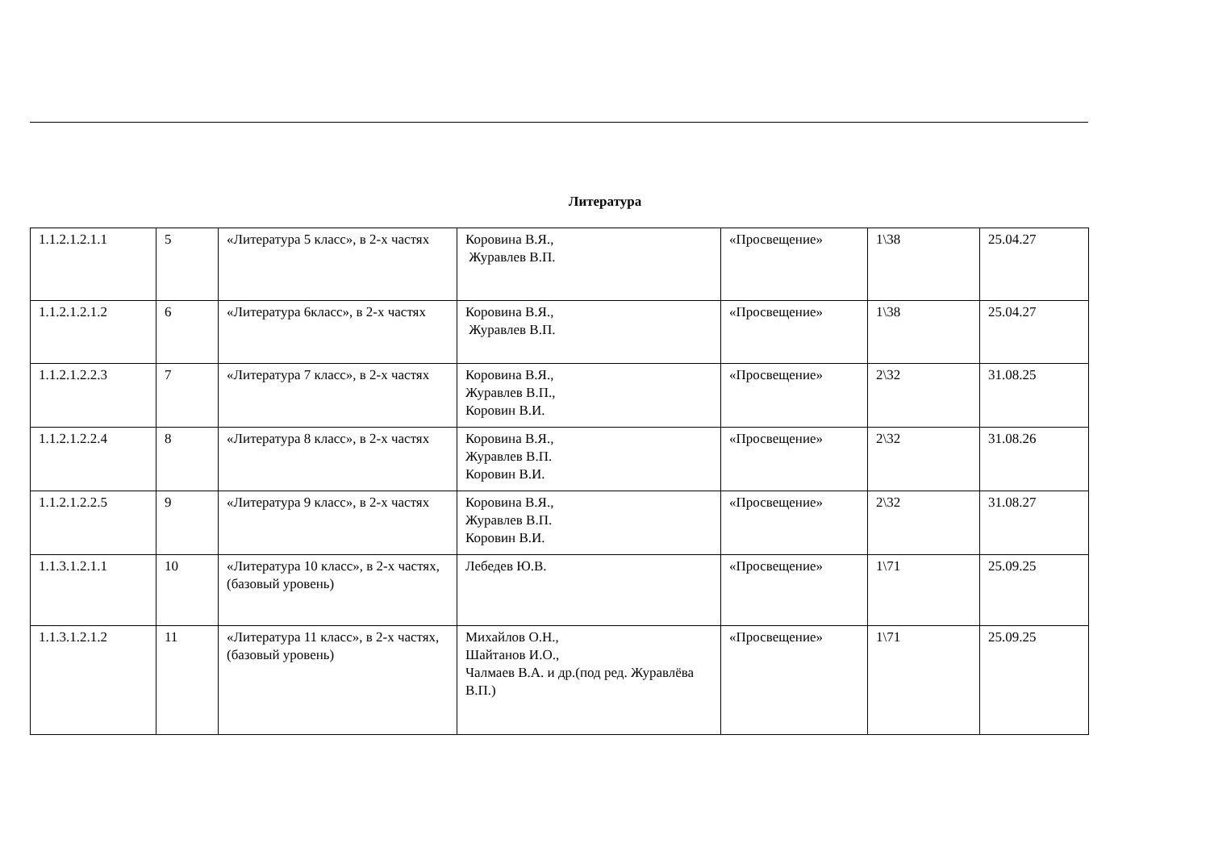Литература
| 1.1.2.1.2.1.1 | 5 | «Литература 5 класс», в 2-х частях | Коровина В.Я., Журавлев В.П. | «Просвещение» | 1\38 | 25.04.27 |
| 1.1.2.1.2.1.2 | 6 | «Литература 6класс», в 2-х частях | Коровина В.Я., Журавлев В.П. | «Просвещение» | 1\38 | 25.04.27 |
| 1.1.2.1.2.2.3 | 7 | «Литература 7 класс», в 2-х частях | Коровина В.Я., Журавлев В.П., Коровин В.И. | «Просвещение» | 2\32 | 31.08.25 |
| 1.1.2.1.2.2.4 | 8 | «Литература 8 класс», в 2-х частях | Коровина В.Я., Журавлев В.П. Коровин В.И. | «Просвещение» | 2\32 | 31.08.26 |
| 1.1.2.1.2.2.5 | 9 | «Литература 9 класс», в 2-х частях | Коровина В.Я., Журавлев В.П. Коровин В.И. | «Просвещение» | 2\32 | 31.08.27 |
| 1.1.3.1.2.1.1 | 10 | «Литература 10 класс», в 2-х частях, (базовый уровень) | Лебедев Ю.В. | «Просвещение» | 1\71 | 25.09.25 |
| 1.1.3.1.2.1.2 | 11 | «Литература 11 класс», в 2-х частях, (базовый уровень) | Михайлов О.Н., Шайтанов И.О., Чалмаев В.А. и др.(под ред. Журавлёва В.П.) | «Просвещение» | 1\71 | 25.09.25 |